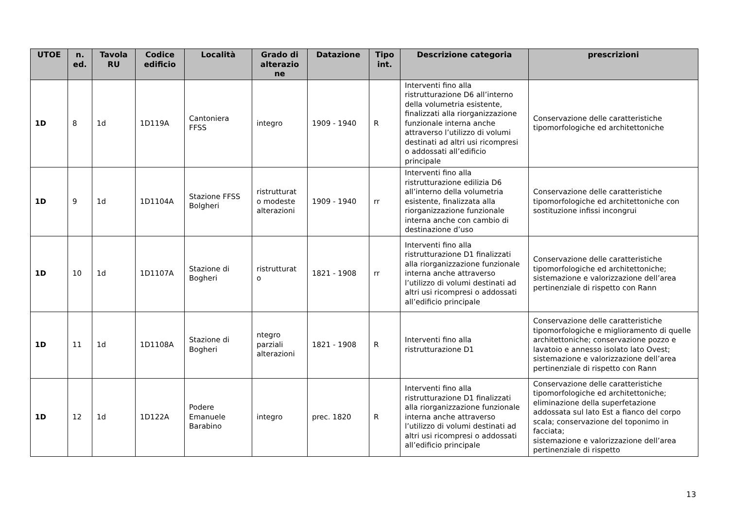| UTOE | n. ed. | Tavola RU | Codice edificio | Località | Grado di alterazio ne | Datazione | Tipo int. | Descrizione categoria | prescrizioni |
| --- | --- | --- | --- | --- | --- | --- | --- | --- | --- |
| 1D | 8 | 1d | 1D119A | Cantoniera FFSS | integro | 1909 - 1940 | R | Interventi fino alla ristrutturazione D6 all’interno della volumetria esistente, finalizzati alla riorganizzazione funzionale interna anche attraverso l’utilizzo di volumi destinati ad altri usi ricompresi o addossati all’edificio principale | Conservazione delle caratteristiche tipomorfologiche ed architettoniche |
| 1D | 9 | 1d | 1D1104A | Stazione FFSS Bolgheri | ristrutturat o modeste alterazioni | 1909 - 1940 | rr | Interventi fino alla ristrutturazione edilizia D6 all’interno della volumetria esistente, finalizzata alla riorganizzazione funzionale interna anche con cambio di destinazione d’uso | Conservazione delle caratteristiche tipomorfologiche ed architettoniche con sostituzione infissi incongrui |
| 1D | 10 | 1d | 1D1107A | Stazione di Bogheri | ristrutturat o | 1821 - 1908 | rr | Interventi fino alla ristrutturazione D1 finalizzati alla riorganizzazione funzionale interna anche attraverso l’utilizzo di volumi destinati ad altri usi ricompresi o addossati all’edificio principale | Conservazione delle caratteristiche tipomorfologiche ed architettoniche; sistemazione e valorizzazione dell’area pertinenziale di rispetto con Rann |
| 1D | 11 | 1d | 1D1108A | Stazione di Bogheri | ntegro parziali alterazioni | 1821 - 1908 | R | Interventi fino alla ristrutturazione D1 | Conservazione delle caratteristiche tipomorfologiche e miglioramento di quelle architettoniche; conservazione pozzo e lavatoio e annesso isolato lato Ovest; sistemazione e valorizzazione dell’area pertinenziale di rispetto con Rann |
| 1D | 12 | 1d | 1D122A | Podere Emanuele Barabino | integro | prec. 1820 | R | Interventi fino alla ristrutturazione D1 finalizzati alla riorganizzazione funzionale interna anche attraverso l’utilizzo di volumi destinati ad altri usi ricompresi o addossati all’edificio principale | Conservazione delle caratteristiche tipomorfologiche ed architettoniche; eliminazione della superfetazione addossata sul lato Est a fianco del corpo scala; conservazione del toponimo in facciata; sistemazione e valorizzazione dell’area pertinenziale di rispetto |
13